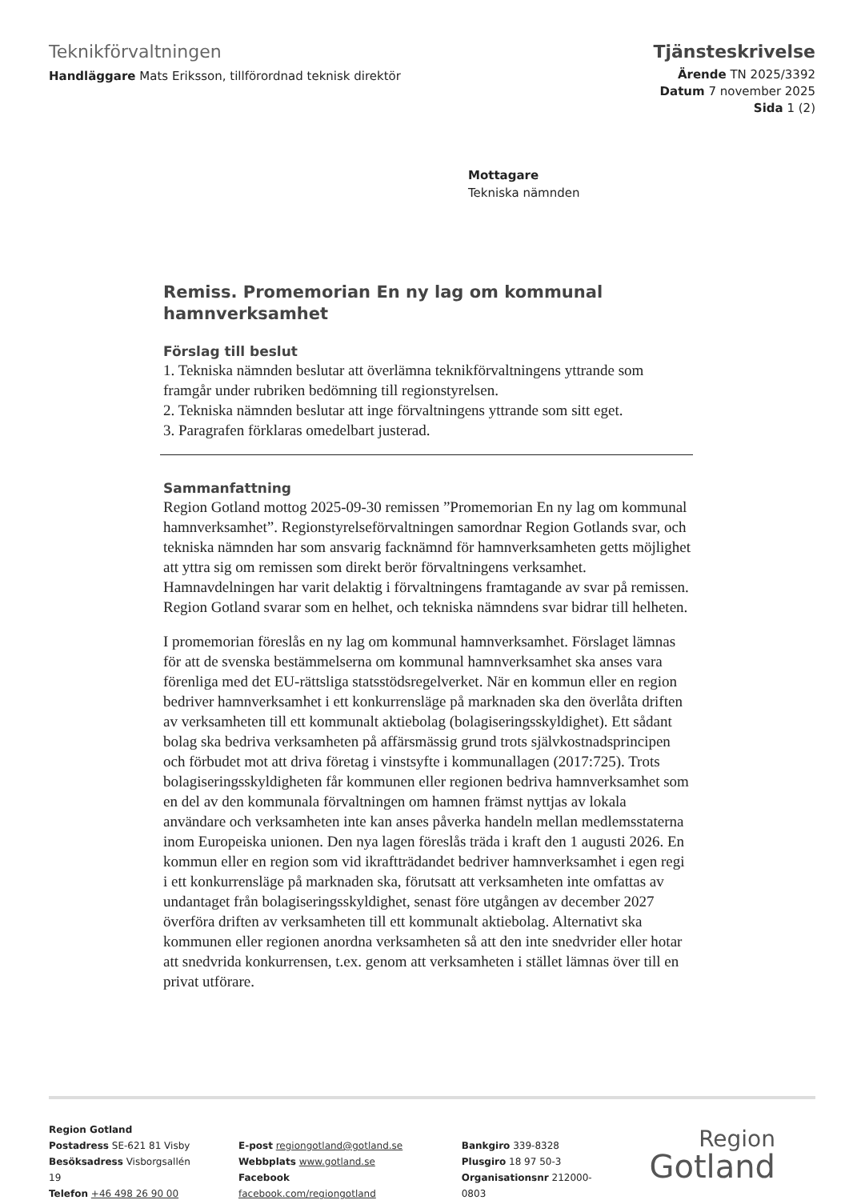Teknikförvaltningen
Handläggare Mats Eriksson, tillförordnad teknisk direktör
Tjänsteskrivelse
Ärende TN 2025/3392
Datum 7 november 2025
Sida 1 (2)
Mottagare
Tekniska nämnden
Remiss. Promemorian En ny lag om kommunal hamnverksamhet
Förslag till beslut
1. Tekniska nämnden beslutar att överlämna teknikförvaltningens yttrande som framgår under rubriken bedömning till regionstyrelsen.
2. Tekniska nämnden beslutar att inge förvaltningens yttrande som sitt eget.
3. Paragrafen förklaras omedelbart justerad.
Sammanfattning
Region Gotland mottog 2025-09-30 remissen ”Promemorian En ny lag om kommunal hamnverksamhet”. Regionstyrelseförvaltningen samordnar Region Gotlands svar, och tekniska nämnden har som ansvarig facknämnd för hamnverksamheten getts möjlighet att yttra sig om remissen som direkt berör förvaltningens verksamhet. Hamnavdelningen har varit delaktig i förvaltningens framtagande av svar på remissen. Region Gotland svarar som en helhet, och tekniska nämndens svar bidrar till helheten.
I promemorian föreslås en ny lag om kommunal hamnverksamhet. Förslaget lämnas för att de svenska bestämmelserna om kommunal hamnverksamhet ska anses vara förenliga med det EU-rättsliga statsstödsregelverket. När en kommun eller en region bedriver hamnverksamhet i ett konkurrensläge på marknaden ska den överlåta driften av verksamheten till ett kommunalt aktiebolag (bolagiseringsskyldighet). Ett sådant bolag ska bedriva verksamheten på affärsmässig grund trots självkostnadsprincipen och förbudet mot att driva företag i vinstsyfte i kommunallagen (2017:725). Trots bolagiseringsskyldigheten får kommunen eller regionen bedriva hamnverksamhet som en del av den kommunala förvaltningen om hamnen främst nyttjas av lokala användare och verksamheten inte kan anses påverka handeln mellan medlemsstaterna inom Europeiska unionen. Den nya lagen föreslås träda i kraft den 1 augusti 2026. En kommun eller en region som vid ikraftträdandet bedriver hamnverksamhet i egen regi i ett konkurrensläge på marknaden ska, förutsatt att verksamheten inte omfattas av undantaget från bolagiseringsskyldighet, senast före utgången av december 2027 överföra driften av verksamheten till ett kommunalt aktiebolag. Alternativt ska kommunen eller regionen anordna verksamheten så att den inte snedvrider eller hotar att snedvrida konkurrensen, t.ex. genom att verksamheten i stället lämnas över till en privat utförare.
Region Gotland
Postadress SE-621 81 Visby
Besöksadress Visborgsallén 19
Telefon +46 498 26 90 00
E-post regiongotland@gotland.se
Webbplats www.gotland.se
Facebook facebook.com/regiongotland
Bankgiro 339-8328
Plusgiro 18 97 50-3
Organisationsnr 212000-0803
Region
Gotland